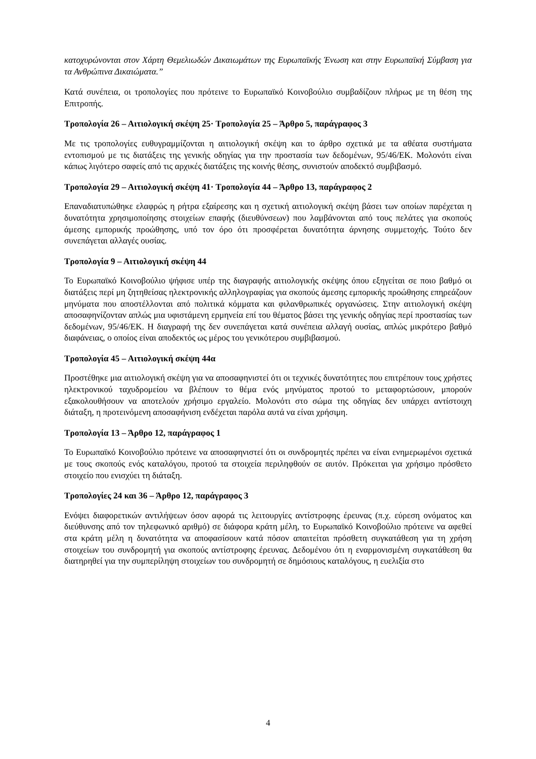κατοχυρώνονται στον Χάρτη Θεμελιωδών Δικαιωμάτων της Ευρωπαϊκής Ένωση και στην Ευρωπαϊκή Σύμβαση για τα Ανθρώπινα Δικαιώματα.”
Κατά συνέπεια, οι τροπολογίες που πρότεινε το Ευρωπαϊκό Κοινοβούλιο συμβαδίζουν πλήρως με τη θέση της Επιτροπής.
Τροπολογία 26 – Αιτιολογική σκέψη 25· Τροπολογία 25 – Άρθρο 5, παράγραφος 3
Με τις τροπολογίες ευθυγραμμίζονται η αιτιολογική σκέψη και το άρθρο σχετικά με τα αθέατα συστήματα εντοπισμού με τις διατάξεις της γενικής οδηγίας για την προστασία των δεδομένων, 95/46/ΕΚ. Μολονότι είναι κάπως λιγότερο σαφείς από τις αρχικές διατάξεις της κοινής θέσης, συνιστούν αποδεκτό συμβιβασμό.
Τροπολογία 29 – Αιτιολογική σκέψη 41· Τροπολογία 44 – Άρθρο 13, παράγραφος 2
Επαναδιατυπώθηκε ελαφρώς η ρήτρα εξαίρεσης και η σχετική αιτιολογική σκέψη βάσει των οποίων παρέχεται η δυνατότητα χρησιμοποίησης στοιχείων επαφής (διευθύνσεων) που λαμβάνονται από τους πελάτες για σκοπούς άμεσης εμπορικής προώθησης, υπό τον όρο ότι προσφέρεται δυνατότητα άρνησης συμμετοχής. Τούτο δεν συνεπάγεται αλλαγές ουσίας.
Τροπολογία 9 – Αιτιολογική σκέψη 44
Το Ευρωπαϊκό Κοινοβούλιο ψήφισε υπέρ της διαγραφής αιτιολογικής σκέψης όπου εξηγείται σε ποιο βαθμό οι διατάξεις περί μη ζητηθείσας ηλεκτρονικής αλληλογραφίας για σκοπούς άμεσης εμπορικής προώθησης επηρεάζουν μηνύματα που αποστέλλονται από πολιτικά κόμματα και φιλανθρωπικές οργανώσεις. Στην αιτιολογική σκέψη αποσαφηνίζονταν απλώς μια υφιστάμενη ερμηνεία επί του θέματος βάσει της γενικής οδηγίας περί προστασίας των δεδομένων, 95/46/ΕΚ. Η διαγραφή της δεν συνεπάγεται κατά συνέπεια αλλαγή ουσίας, απλώς μικρότερο βαθμό διαφάνειας, ο οποίος είναι αποδεκτός ως μέρος του γενικότερου συμβιβασμού.
Τροπολογία 45 – Αιτιολογική σκέψη 44α
Προστέθηκε μια αιτιολογική σκέψη για να αποσαφηνιστεί ότι οι τεχνικές δυνατότητες που επιτρέπουν τους χρήστες ηλεκτρονικού ταχυδρομείου να βλέπουν το θέμα ενός μηνύματος προτού το μεταφορτώσουν, μπορούν εξακολουθήσουν να αποτελούν χρήσιμο εργαλείο. Μολονότι στο σώμα της οδηγίας δεν υπάρχει αντίστοιχη διάταξη, η προτεινόμενη αποσαφήνιση ενδέχεται παρόλα αυτά να είναι χρήσιμη.
Τροπολογία 13 – Άρθρο 12, παράγραφος 1
Το Ευρωπαϊκό Κοινοβούλιο πρότεινε να αποσαφηνιστεί ότι οι συνδρομητές πρέπει να είναι ενημερωμένοι σχετικά με τους σκοπούς ενός καταλόγου, προτού τα στοιχεία περιληφθούν σε αυτόν. Πρόκειται για χρήσιμο πρόσθετο στοιχείο που ενισχύει τη διάταξη.
Τροπολογίες 24 και 36 – Άρθρο 12, παράγραφος 3
Ενόψει διαφορετικών αντιλήψεων όσον αφορά τις λειτουργίες αντίστροφης έρευνας (π.χ. εύρεση ονόματος και διεύθυνσης από τον τηλεφωνικό αριθμό) σε διάφορα κράτη μέλη, το Ευρωπαϊκό Κοινοβούλιο πρότεινε να αφεθεί στα κράτη μέλη η δυνατότητα να αποφασίσουν κατά πόσον απαιτείται πρόσθετη συγκατάθεση για τη χρήση στοιχείων του συνδρομητή για σκοπούς αντίστροφης έρευνας. Δεδομένου ότι η εναρμονισμένη συγκατάθεση θα διατηρηθεί για την συμπερίληψη στοιχείων του συνδρομητή σε δημόσιους καταλόγους, η ευελιξία στο
4